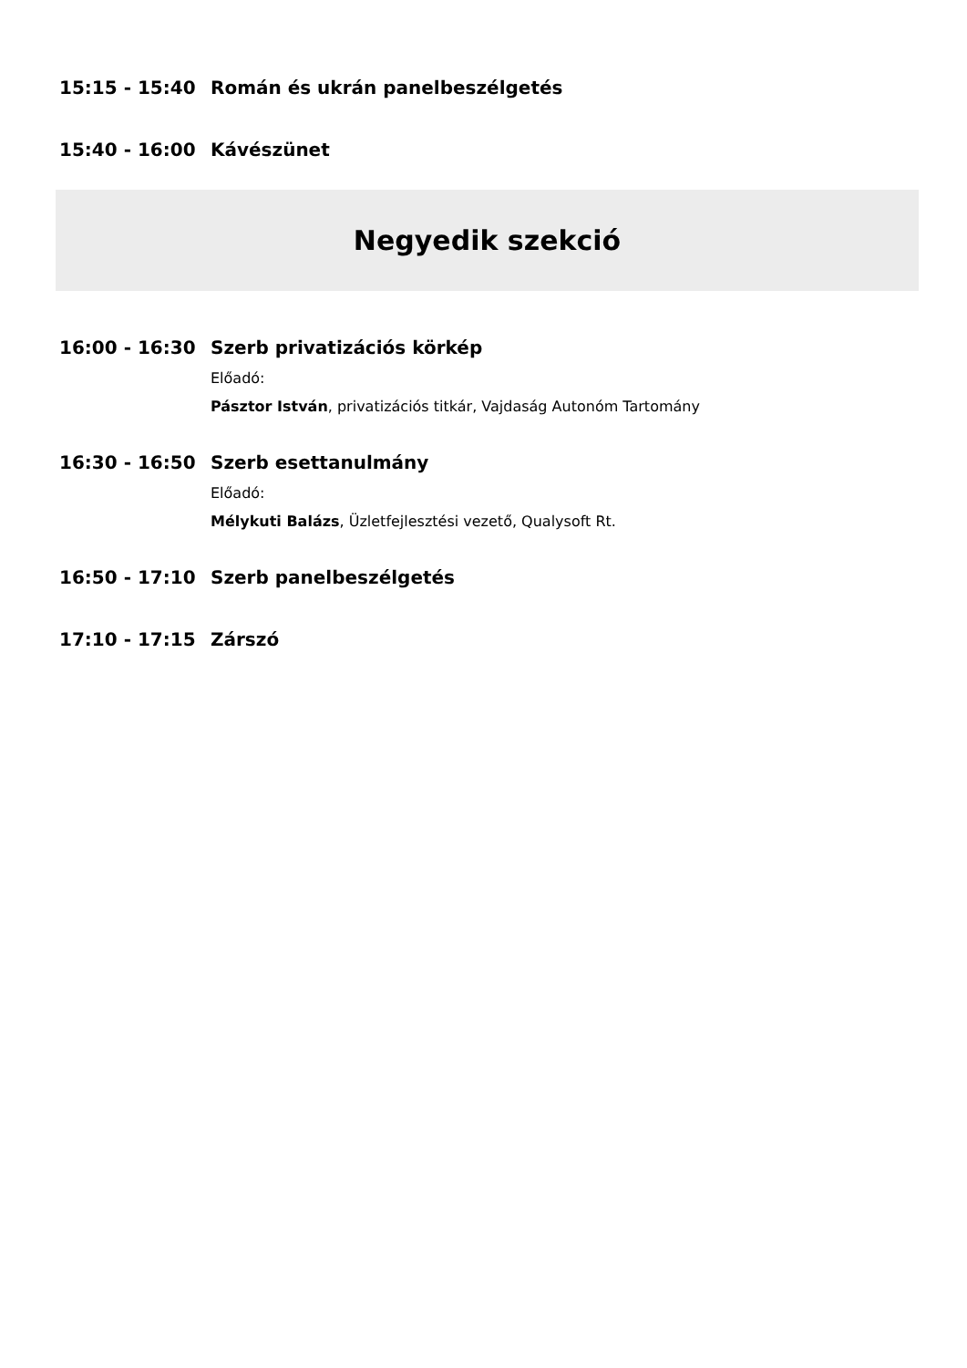15:15 - 15:40 Román és ukrán panelbeszélgetés
15:40 - 16:00 Kávészünet
Negyedik szekció
16:00 - 16:30 Szerb privatizációs körkép
Előadó:
Pásztor István, privatizációs titkár, Vajdaság Autonóm Tartomány
16:30 - 16:50 Szerb esettanulmány
Előadó:
Mélykuti Balázs, Üzletfejlesztési vezető, Qualysoft Rt.
16:50 - 17:10 Szerb panelbeszélgetés
17:10 - 17:15 Zárszó